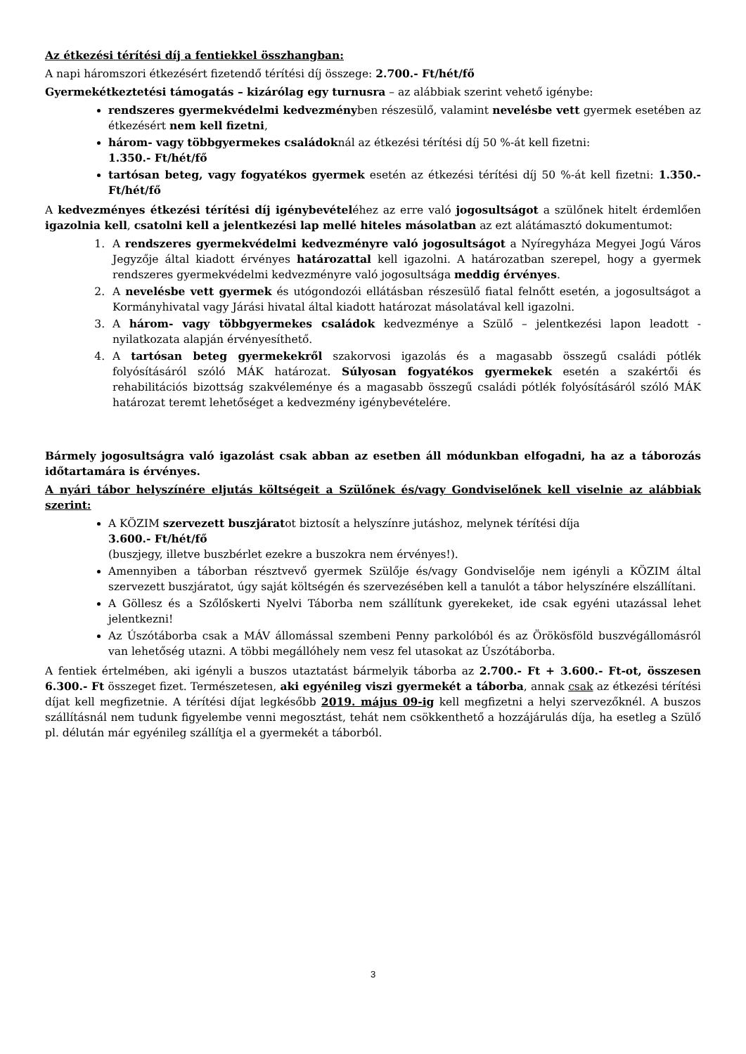Az étkezési térítési díj a fentiekkel összhangban:
A napi háromszori étkezésért fizetendő térítési díj összege: 2.700.- Ft/hét/fő
Gyermekétkeztetési támogatás – kizárólag egy turnusra – az alábbiak szerint vehető igénybe:
rendszeres gyermekvédelmi kedvezményben részesülő, valamint nevelésbe vett gyermek esetében az étkezésért nem kell fizetni,
három- vagy többgyermekes családoknál az étkezési térítési díj 50 %-át kell fizetni:
1.350.- Ft/hét/fő
tartósan beteg, vagy fogyatékos gyermek esetén az étkezési térítési díj 50 %-át kell fizetni: 1.350.- Ft/hét/fő
A kedvezményes étkezési térítési díj igénybevételéhez az erre való jogosultságot a szülőnek hitelt érdemlően igazolnia kell, csatolni kell a jelentkezési lap mellé hiteles másolatban az ezt alátámasztó dokumentumot:
1. A rendszeres gyermekvédelmi kedvezményre való jogosultságot a Nyíregyháza Megyei Jogú Város Jegyzője által kiadott érvényes határozattal kell igazolni. A határozatban szerepel, hogy a gyermek rendszeres gyermekvédelmi kedvezményre való jogosultsága meddig érvényes.
2. A nevelésbe vett gyermek és utógondozói ellátásban részesülő fiatal felnőtt esetén, a jogosultságot a Kormányhivatal vagy Járási hivatal által kiadott határozat másolatával kell igazolni.
3. A három- vagy többgyermekes családok kedvezménye a Szülő – jelentkezési lapon leadott - nyilatkozata alapján érvényesíthető.
4. A tartósan beteg gyermekekről szakorvosi igazolás és a magasabb összegű családi pótlék folyósításáról szóló MÁK határozat. Súlyosan fogyatékos gyermekek esetén a szakértői és rehabilitációs bizottság szakvéleménye és a magasabb összegű családi pótlék folyósításáról szóló MÁK határozat teremt lehetőséget a kedvezmény igénybevételére.
Bármely jogosultságra való igazolást csak abban az esetben áll módunkban elfogadni, ha az a táborozás időtartamára is érvényes.
A nyári tábor helyszínére eljutás költségeit a Szülőnek és/vagy Gondviselőnek kell viselnie az alábbiak szerint:
A KÖZIM szervezett buszjáratot biztosít a helyszínre jutáshoz, melynek térítési díja
3.600.- Ft/hét/fő
(buszjegy, illetve buszbérlet ezekre a buszokra nem érvényes!).
Amennyiben a táborban résztvevő gyermek Szülője és/vagy Gondviselője nem igényli a KÖZIM által szervezett buszjáratot, úgy saját költségén és szervezésében kell a tanulót a tábor helyszínére elszállítani.
A Göllesz és a Szőlőskerti Nyelvi Táborba nem szállítunk gyerekeket, ide csak egyéni utazással lehet jelentkezni!
Az Úszótáborba csak a MÁV állomással szembeni Penny parkolóból és az Örökösföld buszvégállomásról van lehetőség utazni. A többi megállóhely nem vesz fel utasokat az Úszótáborba.
A fentiek értelmében, aki igényli a buszos utaztatást bármelyik táborba az 2.700.- Ft + 3.600.- Ft-ot, összesen 6.300.- Ft összeget fizet. Természetesen, aki egyénileg viszi gyermekét a táborba, annak csak az étkezési térítési díjat kell megfizetnie. A térítési díjat legkésőbb 2019. május 09-ig kell megfizetni a helyi szervezőknél. A buszos szállításnál nem tudunk figyelembe venni megosztást, tehát nem csökkenthető a hozzájárulás díja, ha esetleg a Szülő pl. délután már egyénileg szállítja el a gyermekét a táborból.
3